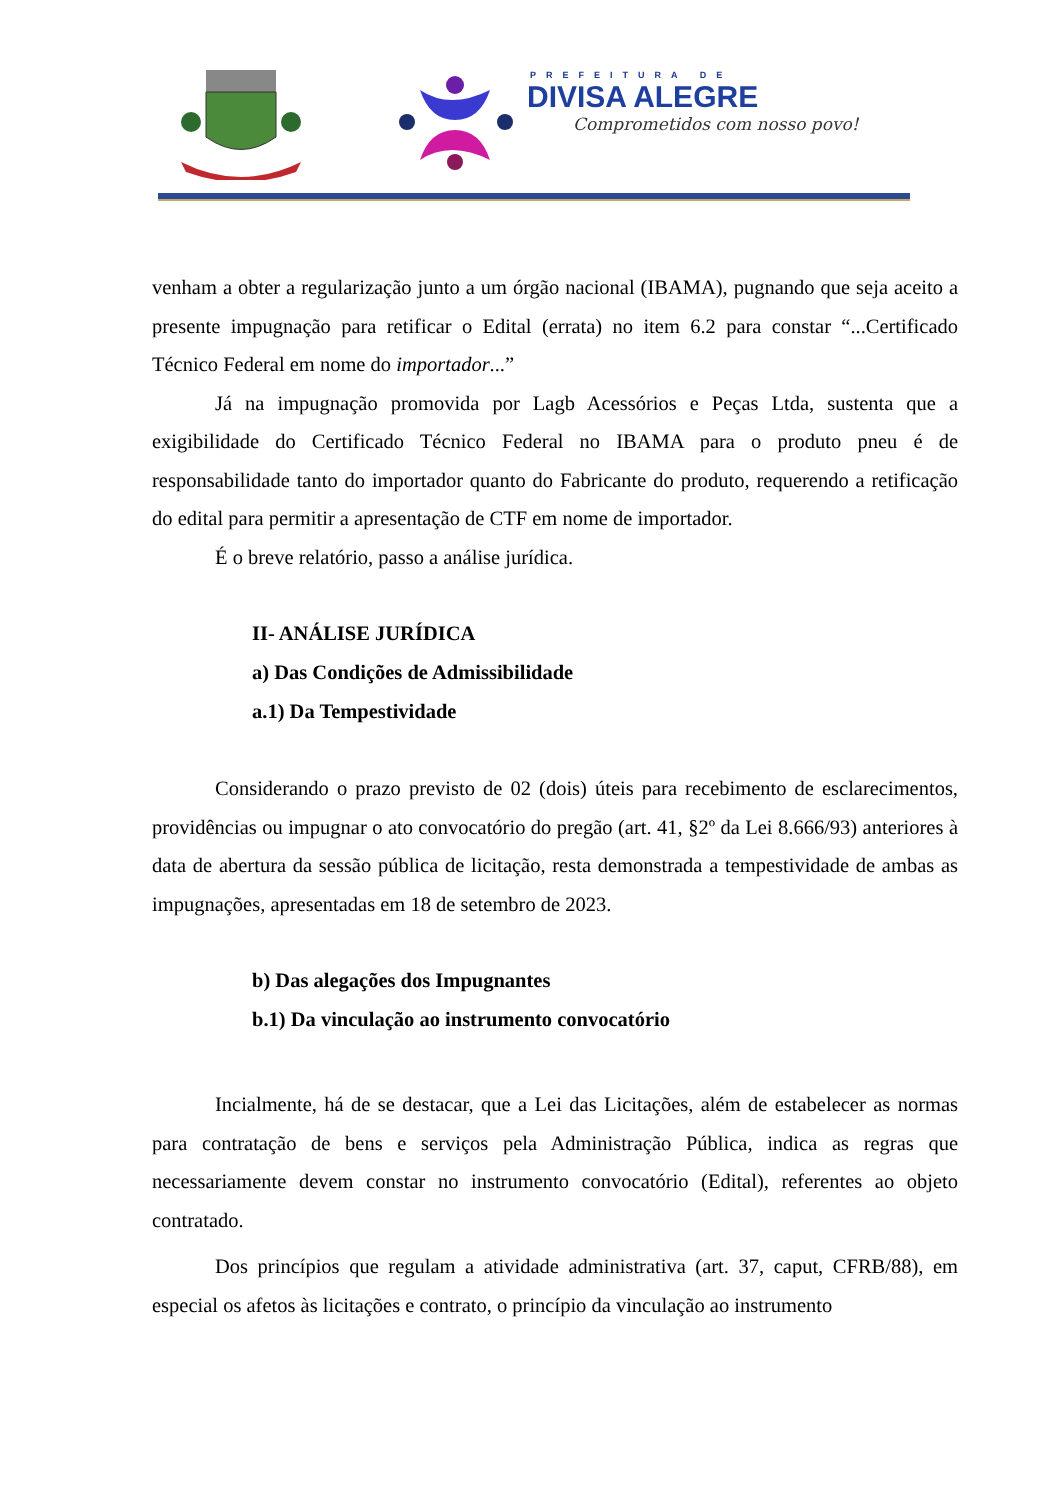PREFEITURA DE
DIVISA ALEGRE
Comprometidos com nosso povo!
venham a obter a regularização junto a um órgão nacional (IBAMA), pugnando que seja aceito a presente impugnação para retificar o Edital (errata) no item 6.2 para constar “...Certificado Técnico Federal em nome do importador...”
Já na impugnação promovida por Lagb Acessórios e Peças Ltda, sustenta que a exigibilidade do Certificado Técnico Federal no IBAMA para o produto pneu é de responsabilidade tanto do importador quanto do Fabricante do produto, requerendo a retificação do edital para permitir a apresentação de CTF em nome de importador.
É o breve relatório, passo a análise jurídica.
II- ANÁLISE JURÍDICA
a) Das Condições de Admissibilidade
a.1) Da Tempestividade
Considerando o prazo previsto de 02 (dois) úteis para recebimento de esclarecimentos, providências ou impugnar o ato convocatório do pregão (art. 41, §2º da Lei 8.666/93) anteriores à data de abertura da sessão pública de licitação, resta demonstrada a tempestividade de ambas as impugnações, apresentadas em 18 de setembro de 2023.
b) Das alegações dos Impugnantes
b.1) Da vinculação ao instrumento convocatório
Incialmente, há de se destacar, que a Lei das Licitações, além de estabelecer as normas para contratação de bens e serviços pela Administração Pública, indica as regras que necessariamente devem constar no instrumento convocatório (Edital), referentes ao objeto contratado.
Dos princípios que regulam a atividade administrativa (art. 37, caput, CFRB/88), em especial os afetos às licitações e contrato, o princípio da vinculação ao instrumento